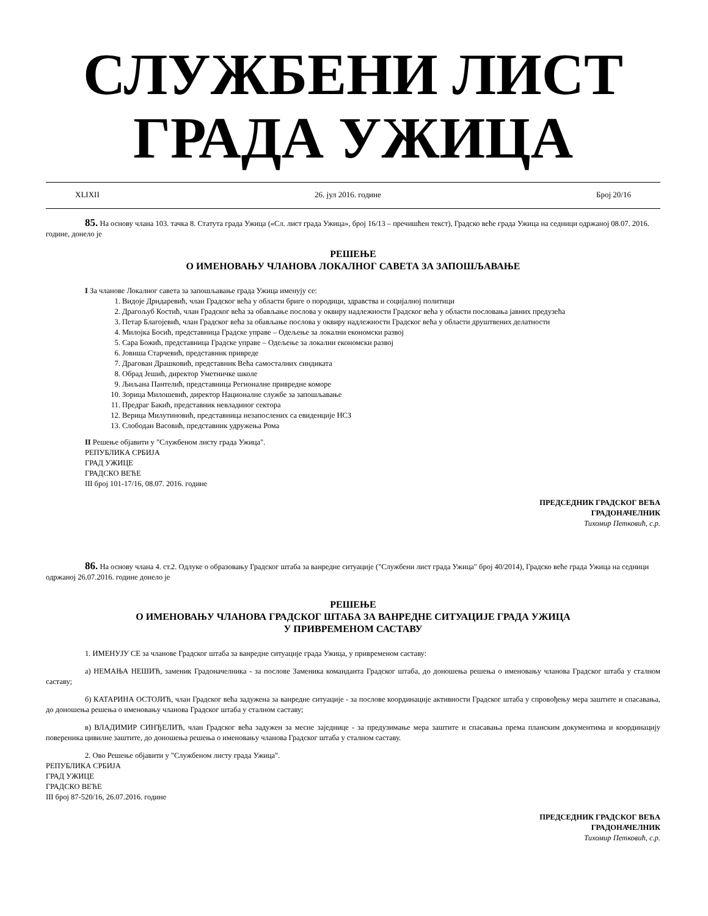СЛУЖБЕНИ ЛИСТ
ГРАДА УЖИЦА
XLIXII 26. јул 2016. године Број 20/16
85. На основу члана 103. тачка 8. Статута града Ужица («Сл. лист града Ужица», број 16/13 – пречишћен текст), Градско веће града Ужица на седници одржаној 08.07. 2016. године, донело је
РЕШЕЊЕ
О ИМЕНОВАЊУ ЧЛАНОВА ЛОКАЛНОГ САВЕТА ЗА ЗАПОШЉАВАЊЕ
I За чланове Локалног савета за запошљавање града Ужица именују се:
1. Видоје Дрндаревић, члан Градског већа у области бриге о породици, здравства и социјалној политици
2. Драгољуб Костић, члан Градског већа за обављање послова у оквиру надлежности Градског већа у области пословања јавних предузећа
3. Петар Благојевић, члан Градског већа за обављање послова у оквиру надлежности Градског већа у области друштвених делатности
4. Милојка Босић, представница Градске управе – Одељење за локални економски развој
5. Сара Божић, представница Градске управе – Одељење за локални економски развој
6. Јовиша Старчевић, представник привреде
7. Драгован Драшковић, представник Већа самосталних синдиката
8. Обрад Јешић, директор Уметничке школе
9. Љиљана Пантелић, представница Регионалне привредне коморе
10. Зорица Милошевић, директор Националне службе за запошљавање
11. Предраг Бакић, представник невладиног сектора
12. Верица Милутиновић, представница незапослених са евиденције НСЗ
13. Слободан Васовић, представник удружења Рома
II Решење објавити у "Службеном листу града Ужица".
РЕПУБЛИКА СРБИЈА
ГРАД УЖИЦЕ
ГРАДСКО ВЕЋЕ
III број 101-17/16, 08.07. 2016. године
ПРЕДСЕДНИК ГРАДСКОГ ВЕЋА
ГРАДОНАЧЕЛНИК
Тихомир Петковић, с.р.
86. На основу члана 4. ст.2. Одлуке о образовању Градског штаба за ванредне ситуације ("Службени лист града Ужица" број 40/2014), Градско веће града Ужица на седници одржаној 26.07.2016. године донело је
РЕШЕЊЕ
О ИМЕНОВАЊУ ЧЛАНОВА ГРАДСКОГ ШТАБА ЗА ВАНРЕДНЕ СИТУАЦИЈЕ ГРАДА УЖИЦА
У ПРИВРЕМЕНОМ САСТАВУ
1. ИМЕНУЈУ СЕ за чланове Градског штаба за ванредне ситуације града Ужица, у привременом саставу:
а) НЕМАЊА НЕШИЋ, заменик Градоначелника - за послове Заменика команданта Градског штаба, до доношења решења о именовању чланова Градског штаба у сталном саставу;
б) КАТАРИНА ОСТОЈИЋ, члан Градског већа задужена за ванредне ситуације - за послове координације активности Градског штаба у спровођењу мера заштите и спасавања, до доношења решења о именовању чланова Градског штаба у сталном саставу;
в) ВЛАДИМИР СИНЂЕЛИЋ, члан Градског већа задужен за месне заједнице - за предузимање мера заштите и спасавања према планским документима и координацију повереника цивилне заштите, до доношења решења о именовању чланова Градског штаба у сталном саставу.
2. Ово Решење објавити у "Службеном листу града Ужица".
РЕПУБЛИКА СРБИЈА
ГРАД УЖИЦЕ
ГРАДСКО ВЕЋЕ
III број 87-520/16, 26.07.2016. године
ПРЕДСЕДНИК ГРАДСКОГ ВЕЋА
ГРАДОНАЧЕЛНИК
Тихомир Петковић, с.р.